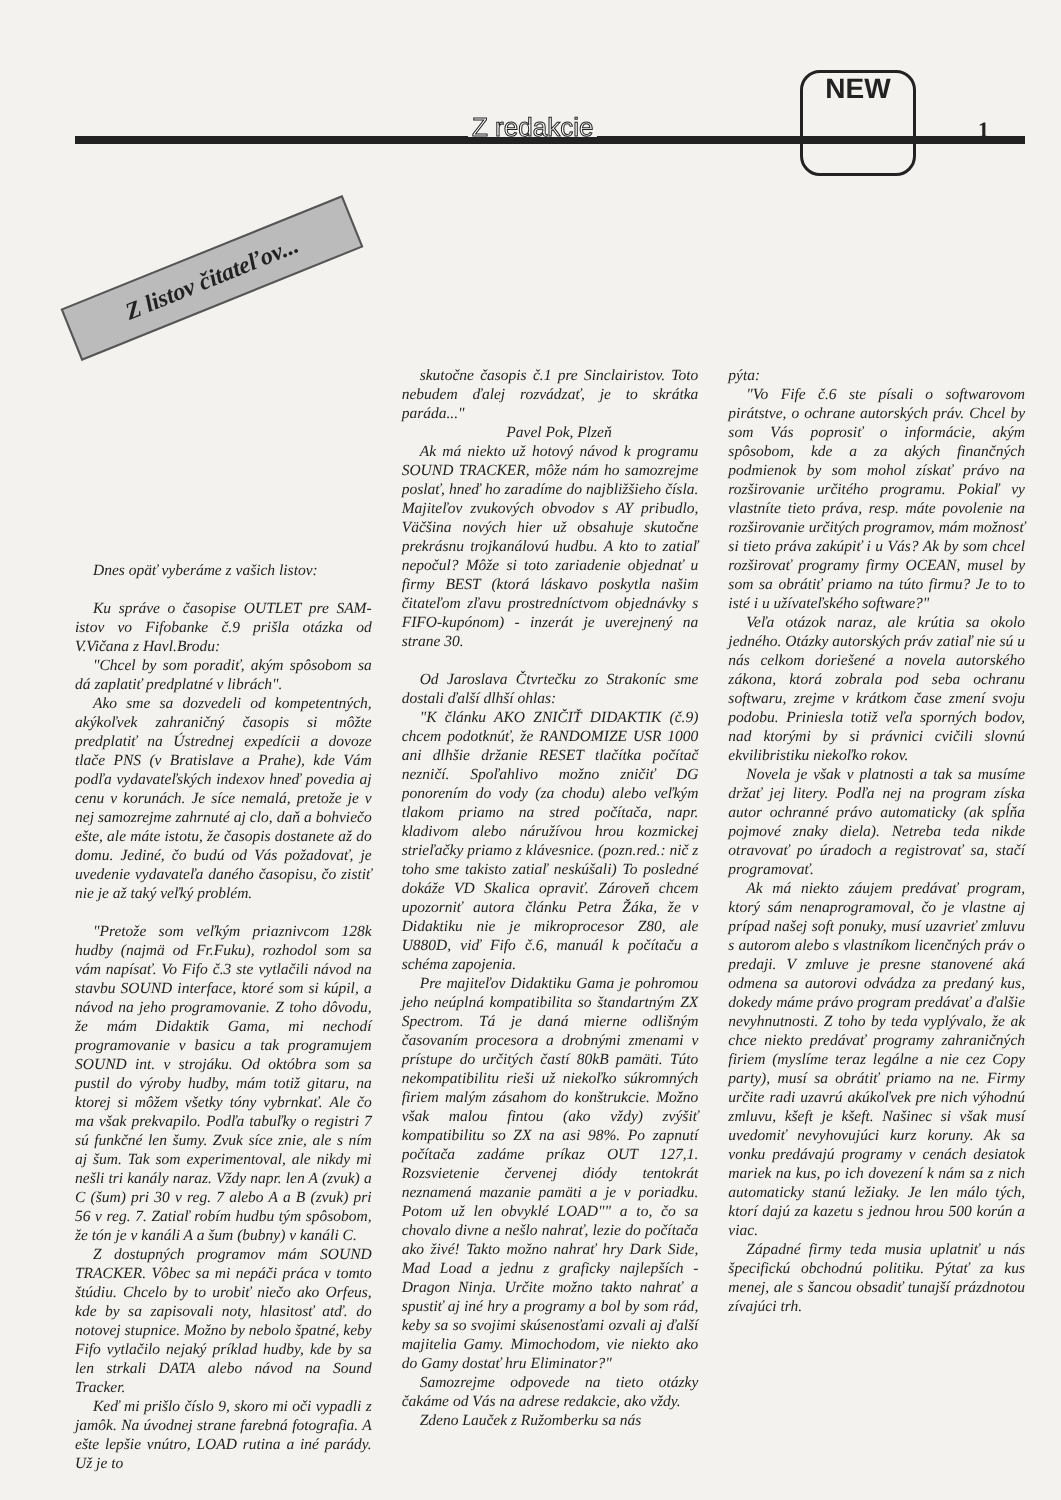Z redakcie 1
NEW
Z listov čitateľov...
Dnes opäť vyberáme z vašich listov:
Ku správe o časopise OUTLET pre SAM-istov vo Fifobanke č.9 prišla otázka od V.Vičana z Havl.Brodu:
"Chcel by som poradiť, akým spôsobom sa dá zaplatiť predplatné v librách".
Ako sme sa dozvedeli od kompetentných, akýkoľvek zahraničný časopis si môžte predplatiť na Ústrednej expedícii a dovoze tlače PNS (v Bratislave a Prahe), kde Vám podľa vydavateľských indexov hneď povedia aj cenu v korunách. Je síce nemalá, pretože je v nej samozrejme zahrnuté aj clo, daň a bohviečo ešte, ale máte istotu, že časopis dostanete až do domu. Jediné, čo budú od Vás požadovať, je uvedenie vydavateľa daného časopisu, čo zistiť nie je až taký veľký problém.
"Pretože som veľkým priaznivcom 128k hudby (najmä od Fr.Fuku), rozhodol som sa vám napísať. Vo Fifo č.3 ste vytlačili návod na stavbu SOUND interface, ktoré som si kúpil, a návod na jeho programovanie. Z toho dôvodu, že mám Didaktik Gama, mi nechodí programovanie v basicu a tak programujem SOUND int. v strojáku. Od októbra som sa pustil do výroby hudby, mám totiž gitaru, na ktorej si môžem všetky tóny vybrnkať. Ale čo ma však prekvapilo. Podľa tabuľky o registri 7 sú funkčné len šumy. Zvuk síce znie, ale s ním aj šum. Tak som experimentoval, ale nikdy mi nešli tri kanály naraz. Vždy napr. len A (zvuk) a C (šum) pri 30 v reg. 7 alebo A a B (zvuk) pri 56 v reg. 7. Zatiaľ robím hudbu tým spôsobom, že tón je v kanáli A a šum (bubny) v kanáli C.
Z dostupných programov mám SOUND TRACKER. Vôbec sa mi nepáči práca v tomto štúdiu. Chcelo by to urobiť niečo ako Orfeus, kde by sa zapisovali noty, hlasitosť atď. do notovej stupnice. Možno by nebolo špatné, keby Fifo vytlačilo nejaký príklad hudby, kde by sa len strkali DATA alebo návod na Sound Tracker.
Keď mi prišlo číslo 9, skoro mi oči vypadli z jamôk. Na úvodnej strane farebná fotografia. A ešte lepšie vnútro, LOAD rutina a iné parády. Už je to
skutočne časopis č.1 pre Sinclairistov. Toto nebudem ďalej rozvádzať, je to skrátka paráda..."
Pavel Pok, Plzeň
Ak má niekto už hotový návod k programu SOUND TRACKER, môže nám ho samozrejme poslať, hneď ho zaradíme do najbližšieho čísla. Majiteľov zvukových obvodov s AY pribudlo, Väčšina nových hier už obsahuje skutočne prekrásnu trojkanálovú hudbu. A kto to zatiaľ nepočul? Môže si toto zariadenie objednať u firmy BEST (ktorá láskavo poskytla našim čitateľom zľavu prostredníctvom objednávky s FIFO-kupónom) - inzerát je uverejnený na strane 30.
Od Jaroslava Čtvrtečku zo Strakoníc sme dostali ďalší dlhší ohlas:
"K článku AKO ZNIČIŤ DIDAKTIK (č.9) chcem podotknúť, že RANDOMIZE USR 1000 ani dlhšie držanie RESET tlačítka počítač nezničí. Spoľahlivo možno zničiť DG ponorením do vody (za chodu) alebo veľkým tlakom priamo na stred počítača, napr. kladivom alebo náružívou hrou kozmickej strieľačky priamo z klávesnice. (pozn.red.: nič z toho sme takisto zatiaľ neskúšali) To posledné dokáže VD Skalica opraviť. Zároveň chcem upozorniť autora článku Petra Žáka, že v Didaktiku nie je mikroprocesor Z80, ale U880D, viď Fifo č.6, manuál k počítaču a schéma zapojenia.
Pre majiteľov Didaktiku Gama je pohromou jeho neúplná kompatibilita so štandartným ZX Spectrom. Tá je daná mierne odlišným časovaním procesora a drobnými zmenami v prístupe do určitých častí 80kB pamäti. Túto nekompatibilitu rieši už niekoľko súkromných firiem malým zásahom do konštrukcie. Možno však malou fintou (ako vždy) zvýšiť kompatibilitu so ZX na asi 98%. Po zapnutí počítača zadáme príkaz OUT 127,1. Rozsvietenie červenej diódy tentokrát neznamená mazanie pamäti a je v poriadku. Potom už len obvyklé LOAD"" a to, čo sa chovalo divne a nešlo nahrať, lezie do počítača ako živé! Takto možno nahrať hry Dark Side, Mad Load a jednu z graficky najlepších - Dragon Ninja. Určite možno takto nahrať a spustiť aj iné hry a programy a bol by som rád, keby sa so svojimi skúsenosťami ozvali aj ďalší majitelia Gamy. Mimochodom, vie niekto ako do Gamy dostať hru Eliminator?"
Samozrejme odpovede na tieto otázky čakáme od Vás na adrese redakcie, ako vždy.
Zdeno Lauček z Ružomberku sa nás
pýta:
"Vo Fife č.6 ste písali o softwarovom pirátstve, o ochrane autorských práv. Chcel by som Vás poprosiť o informácie, akým spôsobom, kde a za akých finančných podmienok by som mohol získať právo na rozširovanie určitého programu. Pokiaľ vy vlastníte tieto práva, resp. máte povolenie na rozširovanie určitých programov, mám možnosť si tieto práva zakúpiť i u Vás? Ak by som chcel rozširovať programy firmy OCEAN, musel by som sa obrátiť priamo na túto firmu? Je to to isté i u užívateľského software?"
Veľa otázok naraz, ale krútia sa okolo jedného. Otázky autorských práv zatiaľ nie sú u nás celkom doriešené a novela autorského zákona, ktorá zobrala pod seba ochranu softwaru, zrejme v krátkom čase zmení svoju podobu. Priniesla totiž veľa sporných bodov, nad ktorými by si právnici cvičili slovnú ekvilibristiku niekoľko rokov.
Novela je však v platnosti a tak sa musíme držať jej litery. Podľa nej na program získa autor ochranné právo automaticky (ak spĺňa pojmové znaky diela). Netreba teda nikde otravovať po úradoch a registrovať sa, stačí programovať.
Ak má niekto záujem predávať program, ktorý sám nenaprogramoval, čo je vlastne aj prípad našej soft ponuky, musí uzavrieť zmluvu s autorom alebo s vlastníkom licenčných práv o predaji. V zmluve je presne stanovené aká odmena sa autorovi odvádza za predaný kus, dokedy máme právo program predávať a ďalšie nevyhnutnosti. Z toho by teda vyplývalo, že ak chce niekto predávať programy zahraničných firiem (myslíme teraz legálne a nie cez Copy party), musí sa obrátiť priamo na ne. Firmy určite radi uzavrú akúkoľvek pre nich výhodnú zmluvu, kšeft je kšeft. Našinec si však musí uvedomiť nevyhovujúci kurz koruny. Ak sa vonku predávajú programy v cenách desiatok mariek na kus, po ich dovezení k nám sa z nich automaticky stanú ležiaky. Je len málo tých, ktorí dajú za kazetu s jednou hrou 500 korún a viac.
Západné firmy teda musia uplatniť u nás špecifickú obchodnú politiku. Pýtať za kus menej, ale s šancou obsadiť tunajší prázdnotou zívajúci trh.